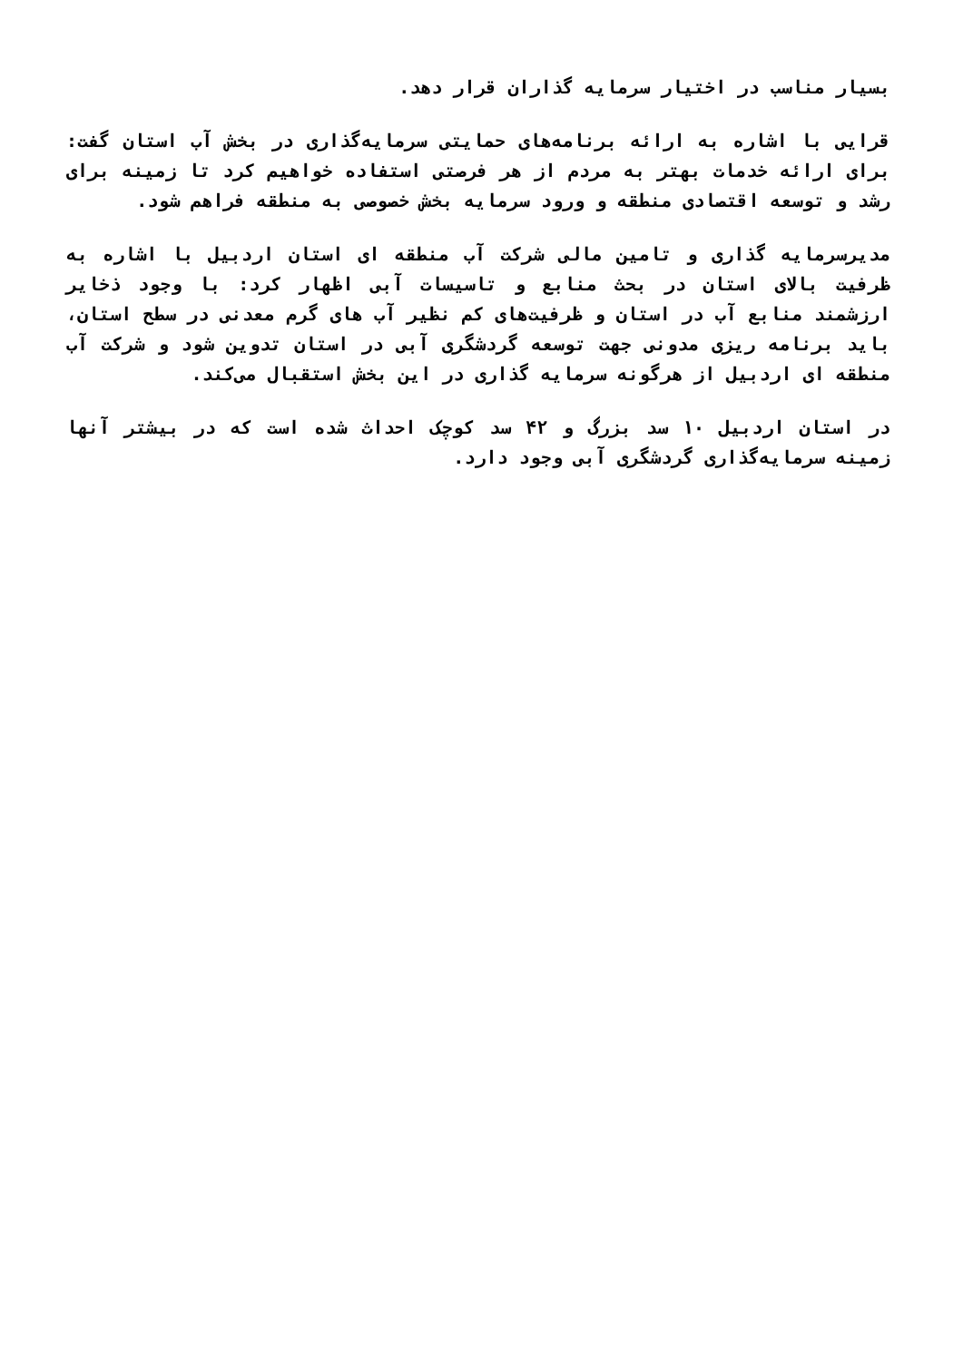بسیار مناسب در اختیار سرمایه گذاران قرار دهد.
قرایی با اشاره به ارائه برنامه‌های حمایتی سرمایه‌گذاری در بخش آب استان گفت: برای ارائه خدمات بهتر به مردم از هر فرصتی استفاده خواهیم کرد تا زمینه برای رشد و توسعه اقتصادی منطقه و ورود سرمایه بخش خصوصی به منطقه فراهم شود.
مدیرسرمایه گذاری و تامین مالی شرکت آب منطقه ای استان اردبیل با اشاره به ظرفیت بالای استان در بحث منابع و تاسیسات آبی اظهار کرد: با وجود ذخایر ارزشمند منابع آب در استان و ظرفیت‌های کم نظیر آب های گرم معدنی در سطح استان، باید برنامه ریزی مدونی جهت توسعه گردشگری آبی در استان تدوین شود و شرکت آب منطقه ای اردبیل از هرگونه سرمایه گذاری در این بخش استقبال می‌کند.
در استان اردبیل ۱۰ سد بزرگ و ۴۲ سد کوچک احداث شده است که در بیشتر آنها زمینه سرمایه‌گذاری گردشگری آبی وجود دارد.